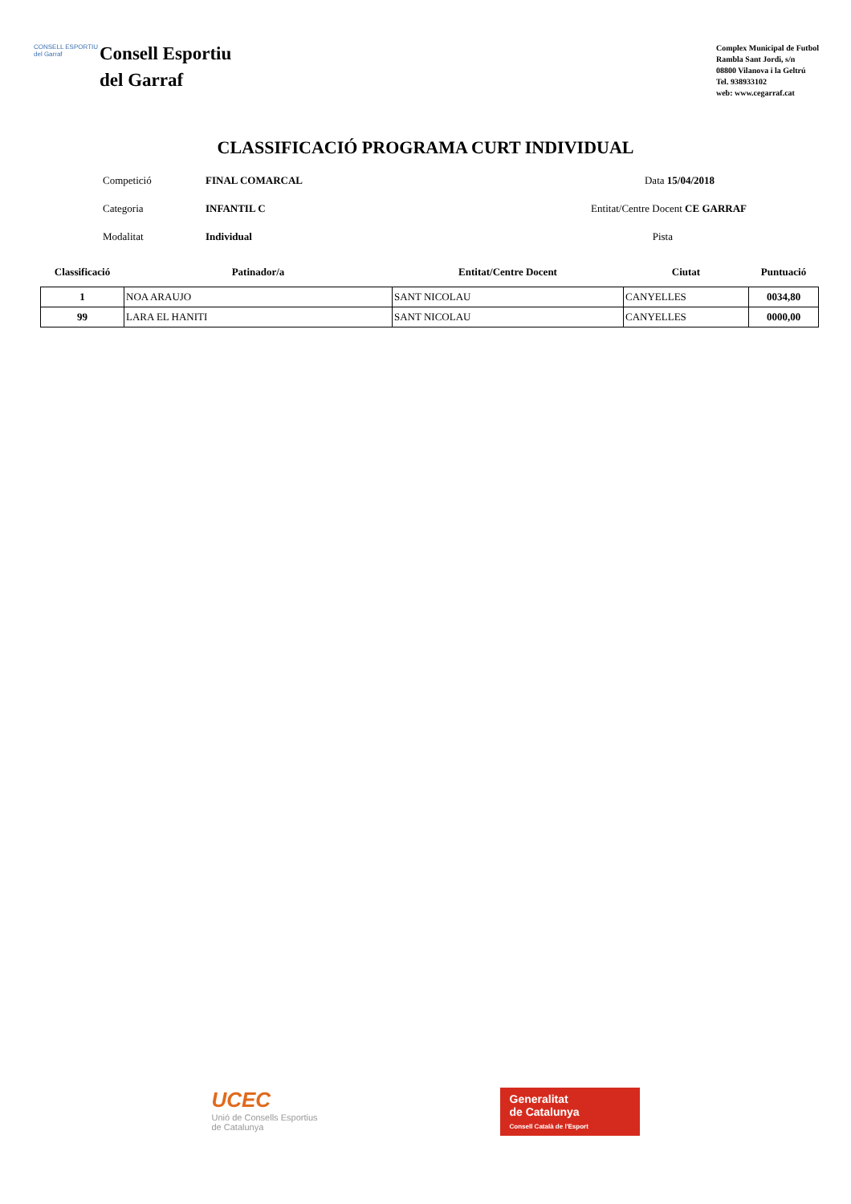CONSELL ESPORTIU del Garraf
Consell Esportiu
del Garraf
Complex Municipal de Futbol
Rambla Sant Jordi, s/n
08800 Vilanova i la Geltrú
Tel. 938933102
web: www.cegarraf.cat
CLASSIFICACIÓ PROGRAMA CURT INDIVIDUAL
Competició
FINAL COMARCAL
Data 15/04/2018
Categoria
INFANTIL C
Entitat/Centre Docent CE GARRAF
Modalitat
Individual
Pista
| Classificació | Patinador/a | Entitat/Centre Docent | Ciutat | Puntuació |
| --- | --- | --- | --- | --- |
| 1 | NOA ARAUJO | SANT NICOLAU | CANYELLES | 0034,80 |
| 99 | LARA EL HANITI | SANT NICOLAU | CANYELLES | 0000,00 |
UCEC
Unió de Consells Esportius
de Catalunya
Generalitat
de Catalunya
Consell Català de l'Esport